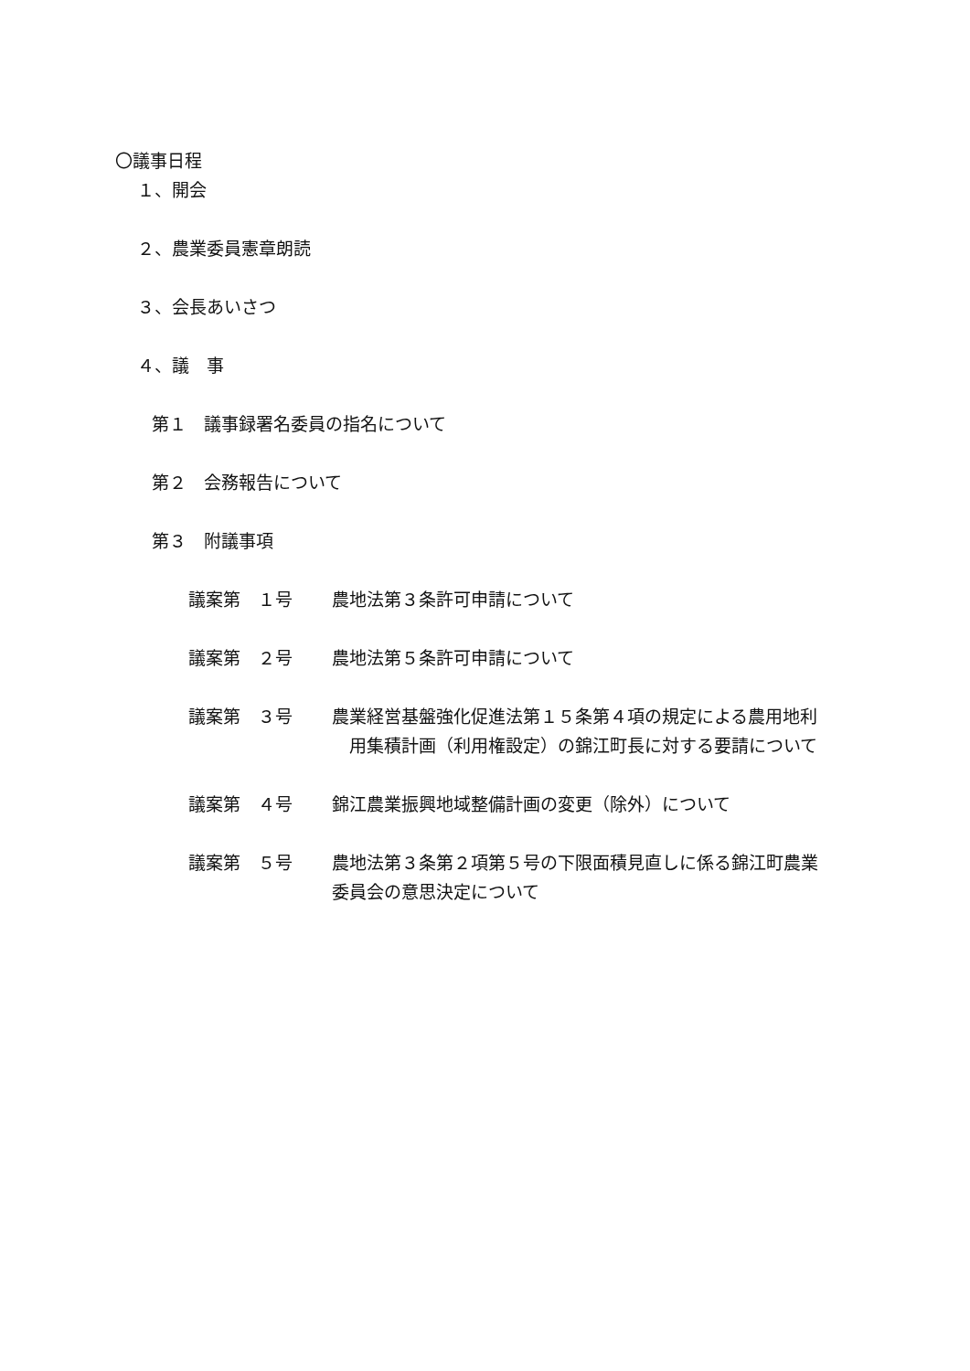〇議事日程
１、開会
２、農業委員憲章朗読
３、会長あいさつ
４、議　事
第１　議事録署名委員の指名について
第２　会務報告について
第３　附議事項
議案第　１号 農地法第３条許可申請について
議案第　２号 農地法第５条許可申請について
議案第　３号 農業経営基盤強化促進法第１５条第４項の規定による農用地利
　用集積計画（利用権設定）の錦江町長に対する要請について
議案第　４号 錦江農業振興地域整備計画の変更（除外）について
議案第　５号 農地法第３条第２項第５号の下限面積見直しに係る錦江町農業
委員会の意思決定について